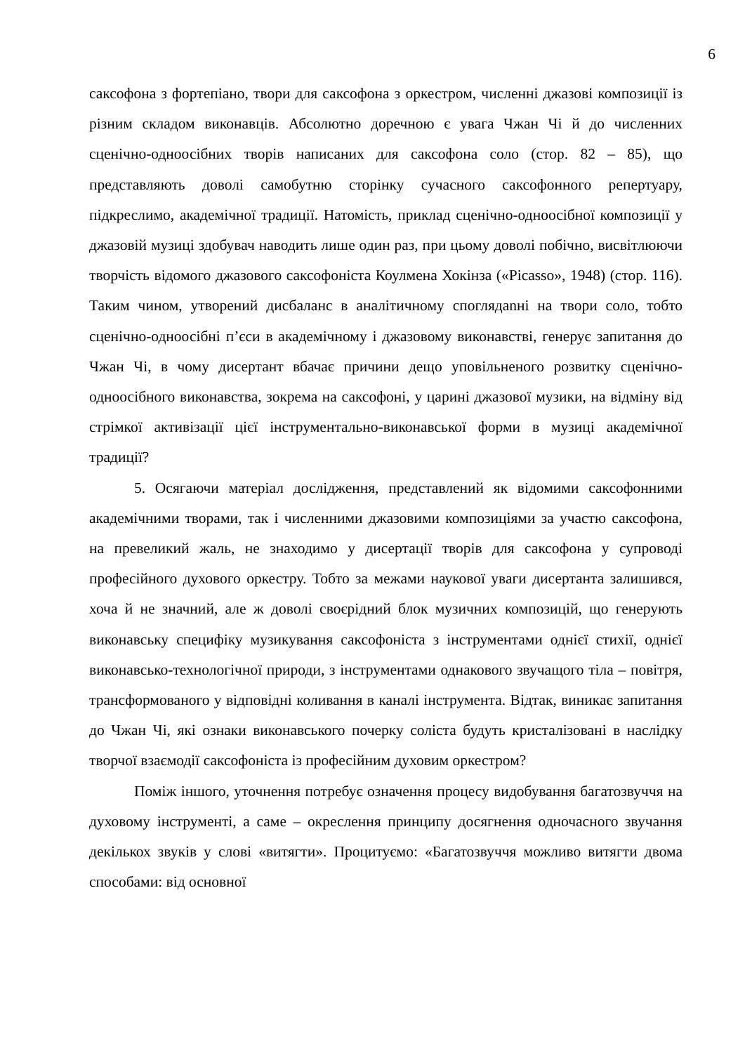6
саксофона з фортепіано, твори для саксофона з оркестром, численні джазові композиції із різним складом виконавців. Абсолютно доречною є увага Чжан Чі й до численних сценічно-одноосібних творів написаних для саксофона соло (стор. 82 – 85), що представляють доволі самобутню сторінку сучасного саксофонного репертуару, підкреслимо, академічної традиції. Натомість, приклад сценічно-одноосібної композиції у джазовій музиці здобувач наводить лише один раз, при цьому доволі побічно, висвітлюючи творчість відомого джазового саксофоніста Коулмена Хокінза («Picasso», 1948) (стор. 116). Таким чином, утворений дисбаланс в аналітичному споглядanні на твори соло, тобто сценічно-одноосібні п’єси в академічному і джазовому виконавстві, генерує запитання до Чжан Чі, в чому дисертант вбачає причини дещо уповільненого розвитку сценічно-одноосібного виконавства, зокрема на саксофоні, у царині джазової музики, на відміну від стрімкої активізації цієї інструментально-виконавської форми в музиці академічної традиції?
5. Осягаючи матеріал дослідження, представлений як відомими саксофонними академічними творами, так і численними джазовими композиціями за участю саксофона, на превеликий жаль, не знаходимо у дисертації творів для саксофона у супроводі професійного духового оркестру. Тобто за межами наукової уваги дисертанта залишився, хоча й не значний, але ж доволі своєрідний блок музичних композицій, що генерують виконавську специфіку музикування саксофоніста з інструментами однієї стихії, однієї виконавсько-технологічної природи, з інструментами однакового звучащого тіла – повітря, трансформованого у відповідні коливання в каналі інструмента. Відтак, виникає запитання до Чжан Чі, які ознаки виконавського почерку соліста будуть кристалізовані в наслідку творчої взаємодії саксофоніста із професійним духовим оркестром?
Поміж іншого, уточнення потребує означення процесу видобування багатозвуччя на духовому інструменті, а саме – окреслення принципу досягнення одночасного звучання декількох звуків у слові «витягти». Процитуємо: «Багатозвуччя можливо витягти двома способами: від основної